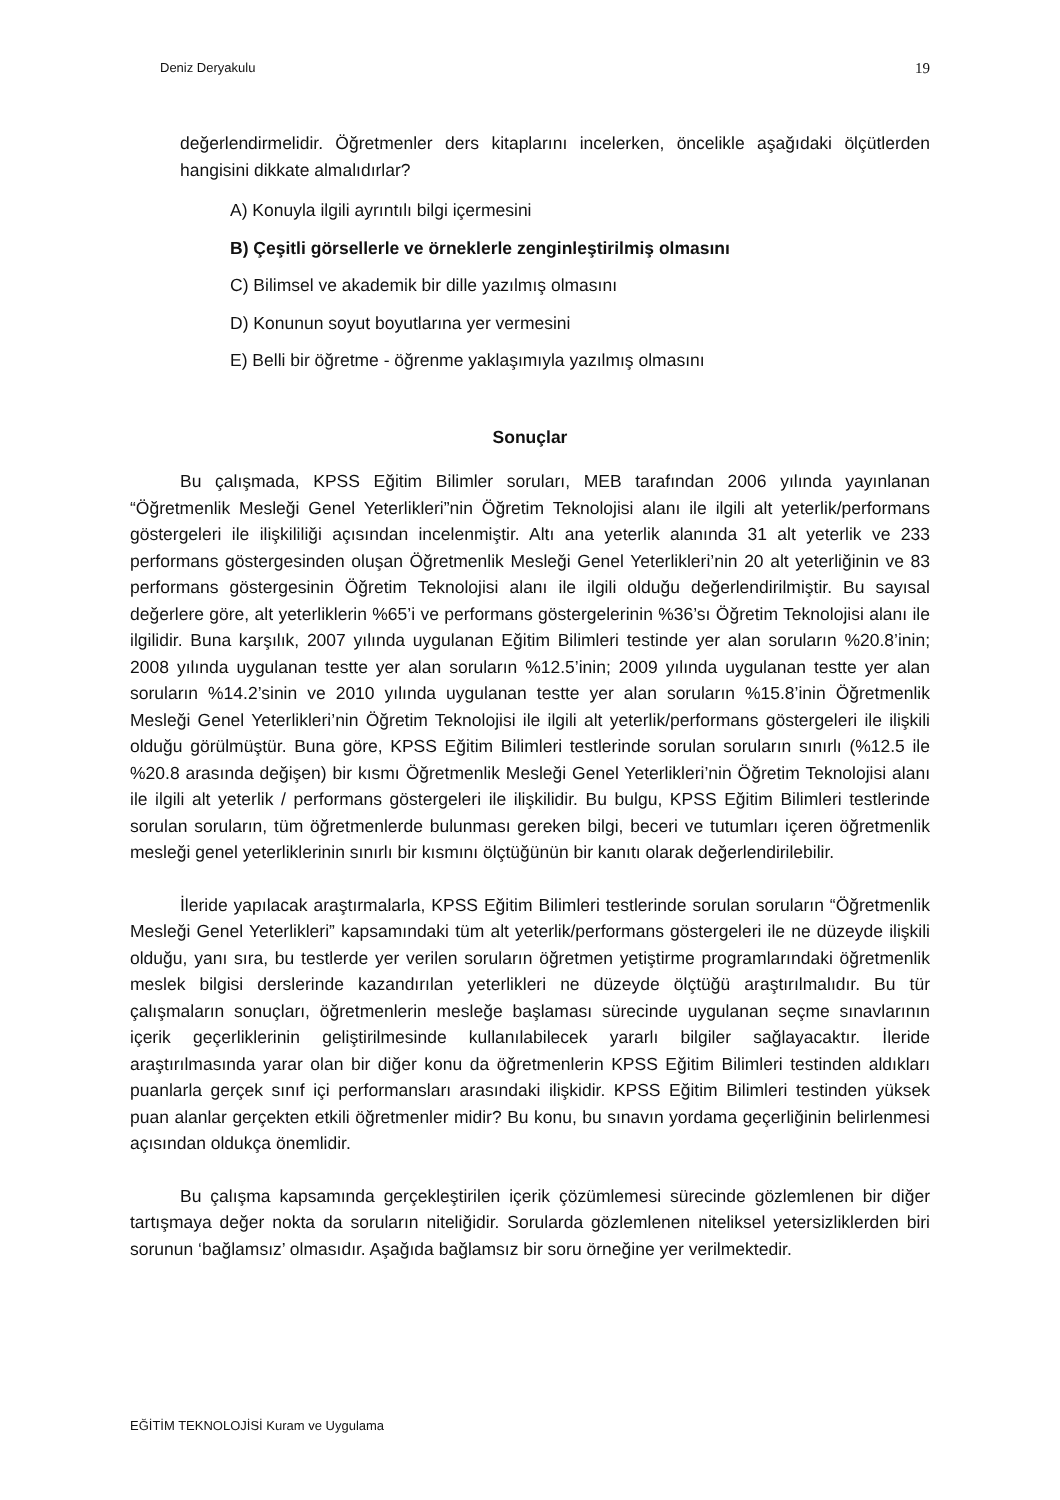Deniz Deryakulu 19
değerlendirmelidir. Öğretmenler ders kitaplarını incelerken, öncelikle aşağıdaki ölçütlerden hangisini dikkate almalıdırlar?
A) Konuyla ilgili ayrıntılı bilgi içermesini
B) Çeşitli görsellerle ve örneklerle zenginleştirilmiş olmasını
C) Bilimsel ve akademik bir dille yazılmış olmasını
D) Konunun soyut boyutlarına yer vermesini
E) Belli bir öğretme - öğrenme yaklaşımıyla yazılmış olmasını
Sonuçlar
Bu çalışmada, KPSS Eğitim Bilimler soruları, MEB tarafından 2006 yılında yayınlanan “Öğretmenlik Mesleği Genel Yeterlikleri”nin Öğretim Teknolojisi alanı ile ilgili alt yeterlik/performans göstergeleri ile ilişkililiği açısından incelenmiştir. Altı ana yeterlik alanında 31 alt yeterlik ve 233 performans göstergesinden oluşan Öğretmenlik Mesleği Genel Yeterlikleri’nin 20 alt yeterliğinin ve 83 performans göstergesinin Öğretim Teknolojisi alanı ile ilgili olduğu değerlendirilmiştir. Bu sayısal değerlere göre, alt yeterliklerin %65’i ve performans göstergelerinin %36’sı Öğretim Teknolojisi alanı ile ilgilidir. Buna karşılık, 2007 yılında uygulanan Eğitim Bilimleri testinde yer alan soruların %20.8’inin; 2008 yılında uygulanan testte yer alan soruların %12.5’inin; 2009 yılında uygulanan testte yer alan soruların %14.2’sinin ve 2010 yılında uygulanan testte yer alan soruların %15.8’inin Öğretmenlik Mesleği Genel Yeterlikleri’nin Öğretim Teknolojisi ile ilgili alt yeterlik/performans göstergeleri ile ilişkili olduğu görülmüştür. Buna göre, KPSS Eğitim Bilimleri testlerinde sorulan soruların sınırlı (%12.5 ile %20.8 arasında değişen) bir kısmı Öğretmenlik Mesleği Genel Yeterlikleri’nin Öğretim Teknolojisi alanı ile ilgili alt yeterlik / performans göstergeleri ile ilişkilidir. Bu bulgu, KPSS Eğitim Bilimleri testlerinde sorulan soruların, tüm öğretmenlerde bulunması gereken bilgi, beceri ve tutumları içeren öğretmenlik mesleği genel yeterliklerinin sınırlı bir kısmını ölçtüğünün bir kanıtı olarak değerlendirilebilir.
İleride yapılacak araştırmalarla, KPSS Eğitim Bilimleri testlerinde sorulan soruların “Öğretmenlik Mesleği Genel Yeterlikleri” kapsamındaki tüm alt yeterlik/performans göstergeleri ile ne düzeyde ilişkili olduğu, yanı sıra, bu testlerde yer verilen soruların öğretmen yetiştirme programlarındaki öğretmenlik meslek bilgisi derslerinde kazandırılan yeterlikleri ne düzeyde ölçtüğü araştırılmalıdır. Bu tür çalışmaların sonuçları, öğretmenlerin mesleğe başlaması sürecinde uygulanan seçme sınavlarının içerik geçerliklerinin geliştirilmesinde kullanılabilecek yararlı bilgiler sağlayacaktır. İleride araştırılmasında yarar olan bir diğer konu da öğretmenlerin KPSS Eğitim Bilimleri testinden aldıkları puanlarla gerçek sınıf içi performansları arasındaki ilişkidir. KPSS Eğitim Bilimleri testinden yüksek puan alanlar gerçekten etkili öğretmenler midir? Bu konu, bu sınavın yordama geçerliğinin belirlenmesi açısından oldukça önemlidir.
Bu çalışma kapsamında gerçekleştirilen içerik çözümlemesi sürecinde gözlemlenen bir diğer tartışmaya değer nokta da soruların niteliğidir. Sorularda gözlemlenen niteliksel yetersizliklerden biri sorunun ‘bağlamsız’ olmasıdır. Aşağıda bağlamsız bir soru örneğine yer verilmektedir.
EĞİTİM TEKNOLOJİSİ Kuram ve Uygulama